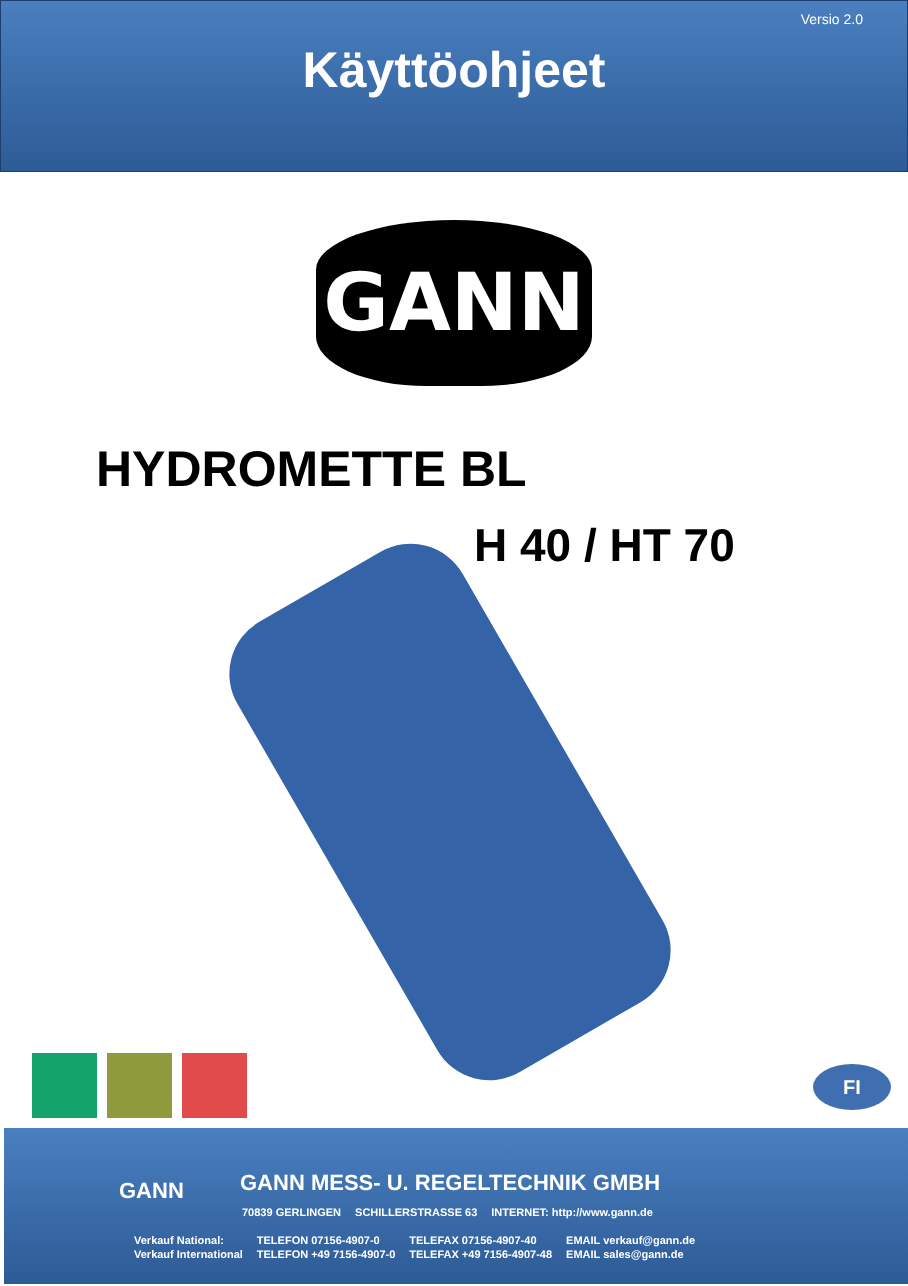Versio 2.0
Käyttöohjeet
GANN
HYDROMETTE BL
H 40 / HT 70
FI
GANN
GANN MESS- U. REGELTECHNIK GMBH
| 70839 GERLINGEN | SCHILLERSTRASSE 63 | INTERNET: http://www.gann.de |
| Verkauf National: | TELEFON 07156-4907-0 | TELEFAX 07156-4907-40 | EMAIL verkauf@gann.de |
| Verkauf International | TELEFON +49 7156-4907-0 | TELEFAX +49 7156-4907-48 | EMAIL sales@gann.de |